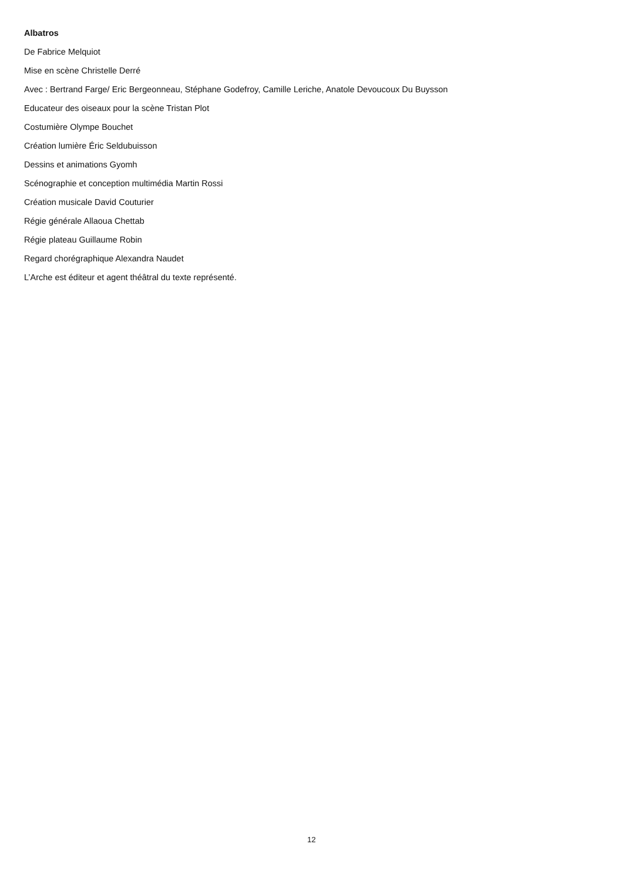Albatros
De Fabrice Melquiot
Mise en scène Christelle Derré
Avec : Bertrand Farge/ Eric Bergeonneau, Stéphane Godefroy, Camille Leriche, Anatole Devoucoux Du Buysson
Educateur des oiseaux pour la scène Tristan Plot
Costumière Olympe Bouchet
Création lumière Éric Seldubuisson
Dessins et animations Gyomh
Scénographie et conception multimédia Martin Rossi
Création musicale David Couturier
Régie générale Allaoua Chettab
Régie plateau Guillaume Robin
Regard chorégraphique Alexandra Naudet
L’Arche est éditeur et agent théâtral du texte représenté.
12